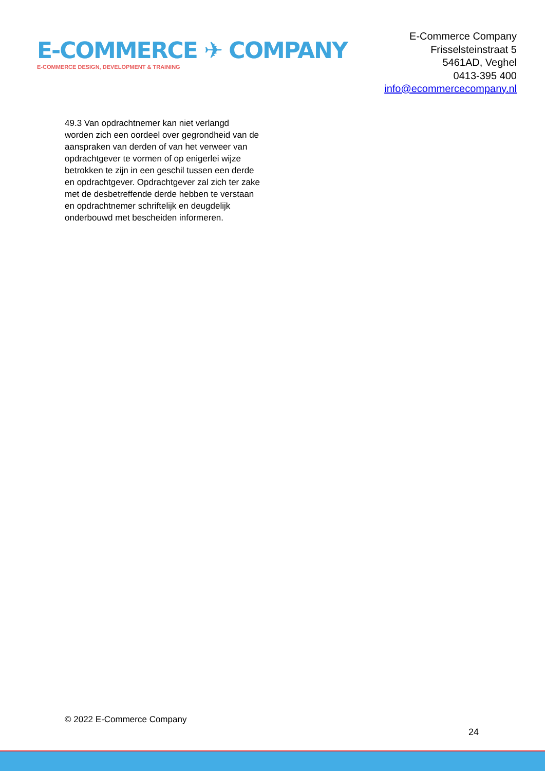E-COMMERCE ✈ COMPANY
E-COMMERCE DESIGN, DEVELOPMENT & TRAINING
E-Commerce Company
Frisselsteinstraat 5
5461AD, Veghel
0413-395 400
info@ecommercecompany.nl
49.3 Van opdrachtnemer kan niet verlangd worden zich een oordeel over gegrondheid van de aanspraken van derden of van het verweer van opdrachtgever te vormen of op enigerlei wijze betrokken te zijn in een geschil tussen een derde en opdrachtgever. Opdrachtgever zal zich ter zake met de desbetreffende derde hebben te verstaan en opdrachtnemer schriftelijk en deugdelijk onderbouwd met bescheiden informeren.
© 2022 E-Commerce Company
24